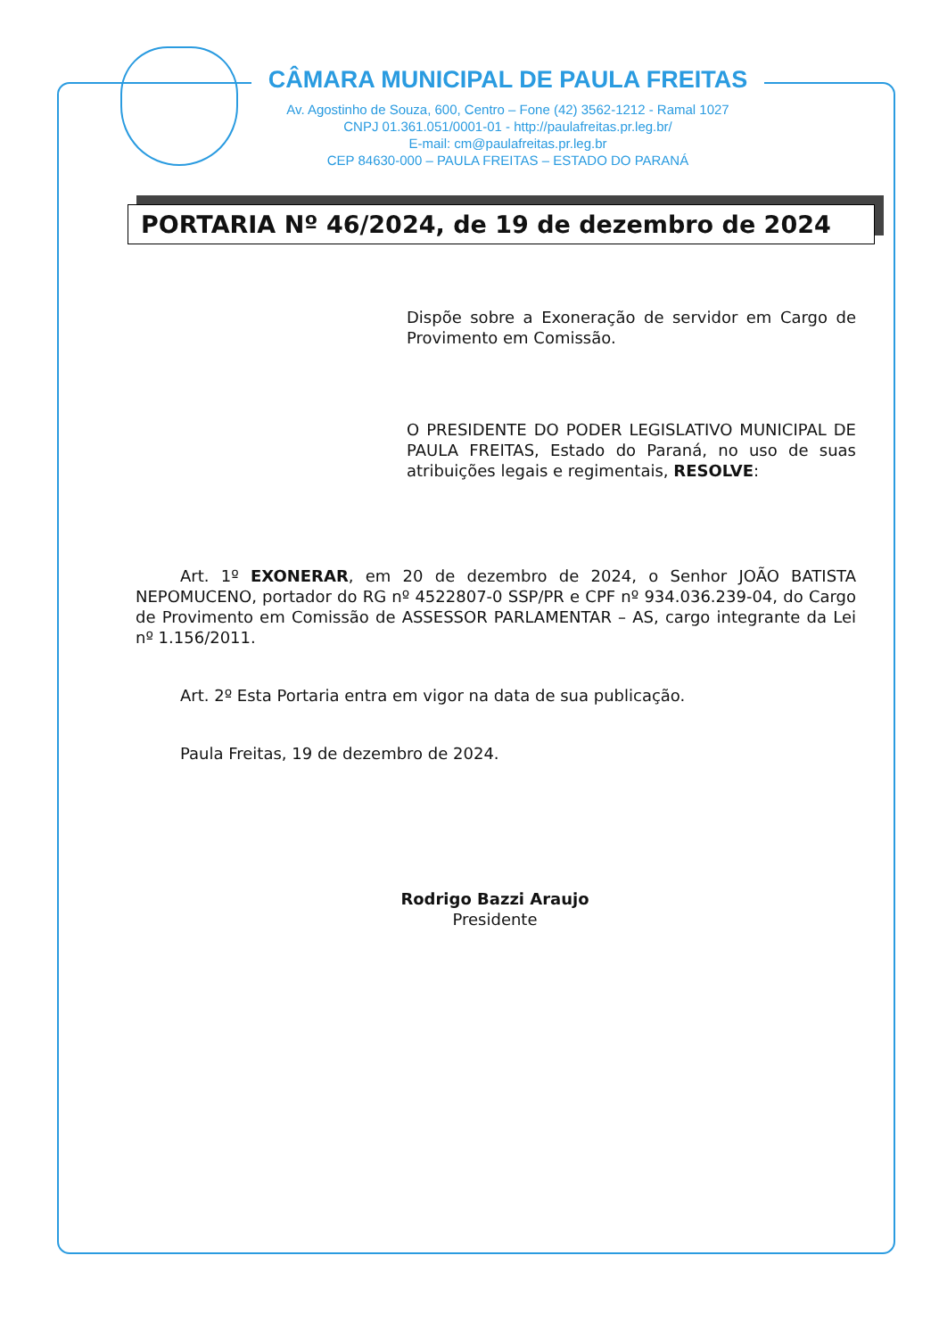CÂMARA MUNICIPAL DE PAULA FREITAS
Av. Agostinho de Souza, 600, Centro – Fone (42) 3562-1212 - Ramal 1027
CNPJ 01.361.051/0001-01 - http://paulafreitas.pr.leg.br/
E-mail: cm@paulafreitas.pr.leg.br
CEP 84630-000 – PAULA FREITAS – ESTADO DO PARANÁ
PORTARIA Nº 46/2024, de 19 de dezembro de 2024
Dispõe sobre a Exoneração de servidor em Cargo de Provimento em Comissão.
O PRESIDENTE DO PODER LEGISLATIVO MUNICIPAL DE PAULA FREITAS, Estado do Paraná, no uso de suas atribuições legais e regimentais, RESOLVE:
Art. 1º EXONERAR, em 20 de dezembro de 2024, o Senhor JOÃO BATISTA NEPOMUCENO, portador do RG nº 4522807-0 SSP/PR e CPF nº 934.036.239-04, do Cargo de Provimento em Comissão de ASSESSOR PARLAMENTAR – AS, cargo integrante da Lei nº 1.156/2011.
Art. 2º Esta Portaria entra em vigor na data de sua publicação.
Paula Freitas, 19 de dezembro de 2024.
Rodrigo Bazzi Araujo
Presidente